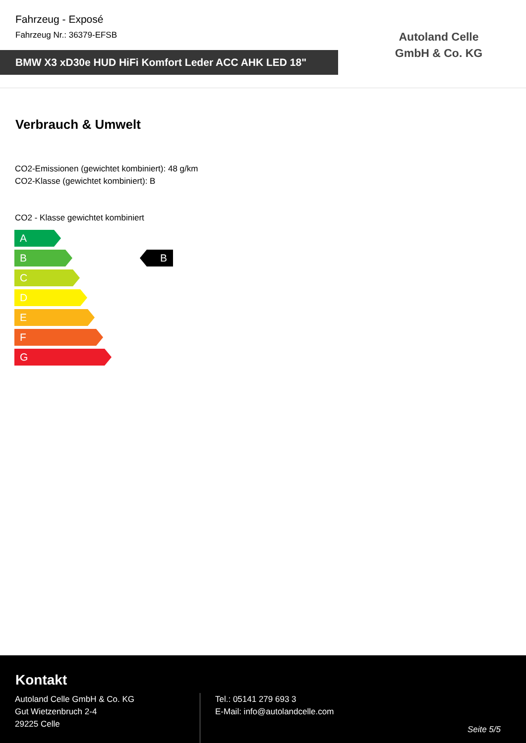Fahrzeug - Exposé
Fahrzeug Nr.: 36379-EFSB
BMW X3 xD30e HUD HiFi Komfort Leder ACC AHK LED 18"
Autoland Celle GmbH & Co. KG
Verbrauch & Umwelt
CO2-Emissionen (gewichtet kombiniert): 48 g/km
CO2-Klasse (gewichtet kombiniert): B
CO2 - Klasse gewichtet kombiniert
A
B
C
D
E
F
G
B
Kontakt
Autoland Celle GmbH & Co. KG
Gut Wietzenbruch 2-4
29225 Celle
Tel.: 05141 279 693 3
E-Mail: info@autolandcelle.com
Seite 5/5